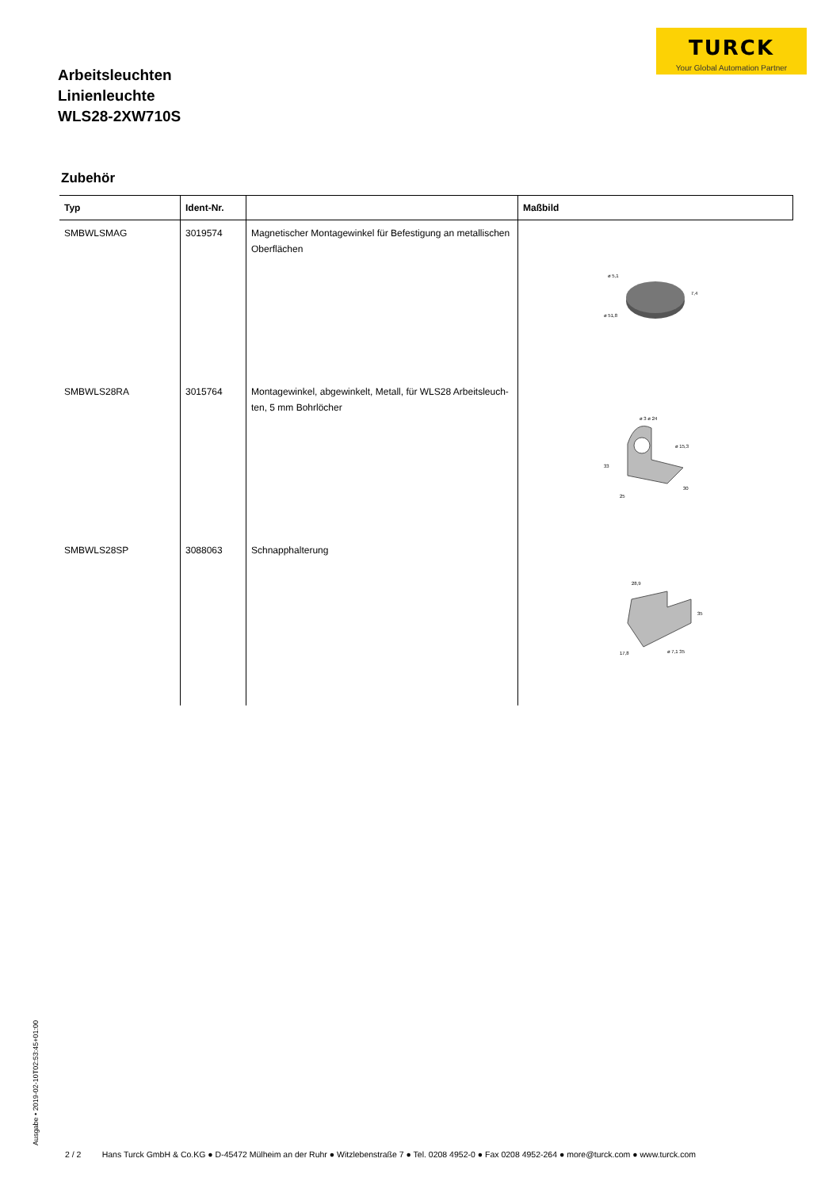TURCK
Your Global Automation Partner
Arbeitsleuchten
Linienleuchte
WLS28-2XW710S
Zubehör
| Typ | Ident-Nr. | | Maßbild |
| --- | --- | --- | --- |
| SMBWLSMAG | 3019574 | Magnetischer Montagewinkel für Befestigung an metallischen Oberflächen | ø 5,1 ø 51,8 7,4 |
| SMBWLS28RA | 3015764 | Montagewinkel, abgewinkelt, Metall, für WLS28 Arbeitsleuch-ten, 5 mm Bohrlöcher | ø 3 ø 24 ø 15,3 33 25 30 |
| SMBWLS28SP | 3088063 | Schnapphalterung | 28,9 35 17,8 ø 7,1 35 |
Ausgabe • 2019-02-10T02:53:45+01:00
2 / 2 Hans Turck GmbH & Co.KG ● D-45472 Mülheim an der Ruhr ● Witzlebenstraße 7 ● Tel. 0208 4952-0 ● Fax 0208 4952-264 ● more@turck.com ● www.turck.com